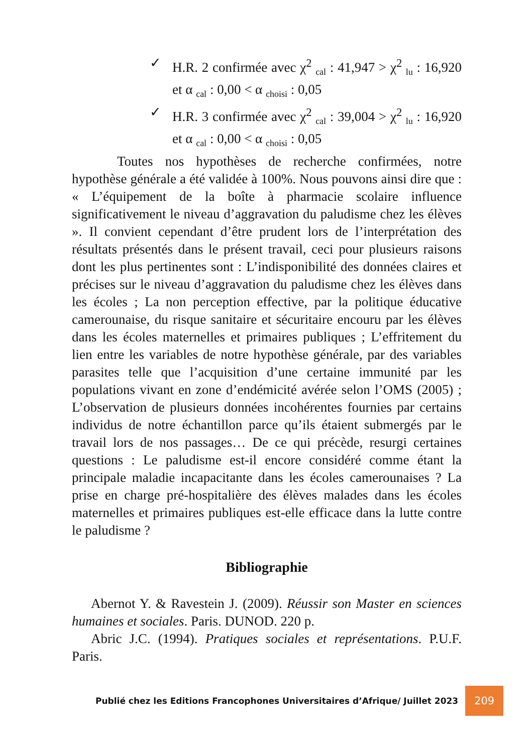✓ H.R. 2 confirmée avec χ<sup>2</sup> <sub>cal</sub> : 41,947 > χ<sup>2</sup> <sub>lu</sub> : 16,920 et α <sub>cal</sub> : 0,00 < α <sub>choisi</sub> : 0,05
✓ H.R. 3 confirmée avec χ<sup>2</sup> <sub>cal</sub> : 39,004 > χ<sup>2</sup> <sub>lu</sub> : 16,920 et α <sub>cal</sub> : 0,00 < α <sub>choisi</sub> : 0,05
Toutes nos hypothèses de recherche confirmées, notre hypothèse générale a été validée à 100%. Nous pouvons ainsi dire que : « L’équipement de la boîte à pharmacie scolaire influence significativement le niveau d’aggravation du paludisme chez les élèves ». Il convient cependant d’être prudent lors de l’interprétation des résultats présentés dans le présent travail, ceci pour plusieurs raisons dont les plus pertinentes sont : L’indisponibilité des données claires et précises sur le niveau d’aggravation du paludisme chez les élèves dans les écoles ; La non perception effective, par la politique éducative camerounaise, du risque sanitaire et sécuritaire encouru par les élèves dans les écoles maternelles et primaires publiques ; L’effritement du lien entre les variables de notre hypothèse générale, par des variables parasites telle que l’acquisition d’une certaine immunité par les populations vivant en zone d’endémicité avérée selon l’OMS (2005) ; L’observation de plusieurs données incohérentes fournies par certains individus de notre échantillon parce qu’ils étaient submergés par le travail lors de nos passages… De ce qui précède, resurgi certaines questions : Le paludisme est-il encore considéré comme étant la principale maladie incapacitante dans les écoles camerounaises ? La prise en charge pré-hospitalière des élèves malades dans les écoles maternelles et primaires publiques est-elle efficace dans la lutte contre le paludisme ?
Bibliographie
Abernot Y. & Ravestein J. (2009). Réussir son Master en sciences humaines et sociales. Paris. DUNOD. 220 p.
Abric J.C. (1994). Pratiques sociales et représentations. P.U.F. Paris.
Publié chez les Editions Francophones Universitaires d’Afrique/ Juillet 2023 209